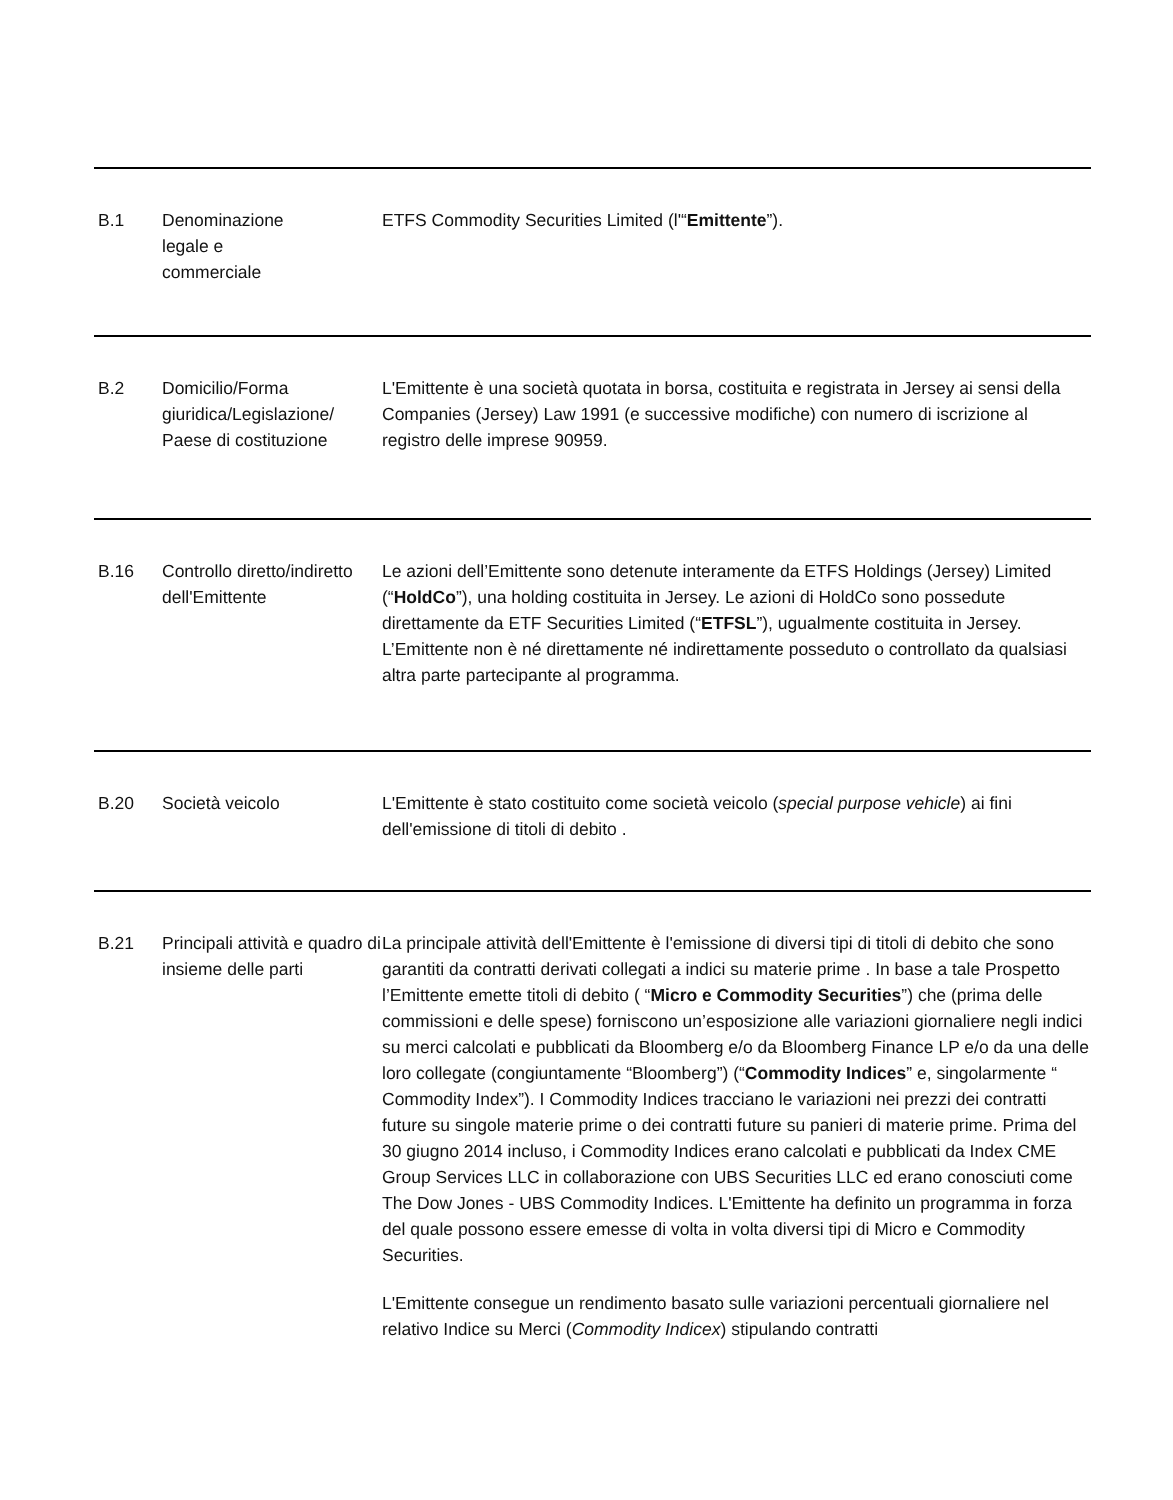| B.1 | Denominazione legale e commerciale | ETFS Commodity Securities Limited (l'“ Emittente ”). |
| B.2 | Domicilio/Forma giuridica/Legislazione/ Paese di costituzione | L'Emittente è una società quotata in borsa, costituita e registrata in Jersey ai sensi della Companies (Jersey) Law 1991 (e successive modifiche) con numero di iscrizione al registro delle imprese 90959. |
| B.16 | Controllo diretto/indiretto dell'Emittente | Le azioni dell’Emittente sono detenute interamente da ETFS Holdings (Jersey) Limited (“ HoldCo ”), una holding costituita in Jersey. Le azioni di HoldCo sono possedute direttamente da ETF Securities Limited (“ ETFSL ”), ugualmente costituita in Jersey. L’Emittente non è né direttamente né indirettamente posseduto o controllato da qualsiasi altra parte partecipante al programma. |
| B.20 | Società veicolo | L'Emittente è stato costituito come società veicolo ( special purpose vehicle ) ai fini dell'emissione di titoli di debito . |
| B.21 | Principali attività e quadro di insieme delle parti | La principale attività dell'Emittente è l'emissione di diversi tipi di titoli di debito che sono garantiti da contratti derivati collegati a indici su materie prime . In base a tale Prospetto l’Emittente emette titoli di debito ( “ Micro e Commodity Securities ”) che (prima delle commissioni e delle spese) forniscono un’esposizione alle variazioni giornaliere negli indici su merci calcolati e pubblicati da Bloomberg e/o da Bloomberg Finance LP e/o da una delle loro collegate (congiuntamente “Bloomberg”) (“ Commodity Indices ” e, singolarmente “ Commodity Index”). I Commodity Indices tracciano le variazioni nei prezzi dei contratti future su singole materie prime o dei contratti future su panieri di materie prime. Prima del 30 giugno 2014 incluso, i Commodity Indices erano calcolati e pubblicati da Index CME Group Services LLC in collaborazione con UBS Securities LLC ed erano conosciuti come The Dow Jones - UBS Commodity Indices. L'Emittente ha definito un programma in forza del quale possono essere emesse di volta in volta diversi tipi di Micro e Commodity Securities. L'Emittente consegue un rendimento basato sulle variazioni percentuali giornaliere nel relativo Indice su Merci ( Commodity Indicex ) stipulando contratti |